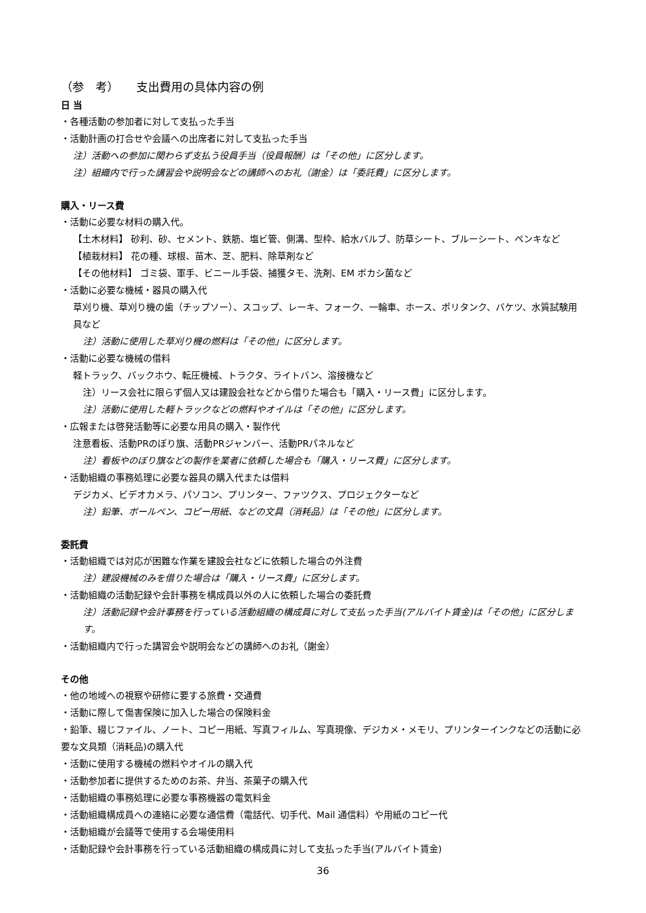（参　考）　　支出費用の具体内容の例
日 当
・各種活動の参加者に対して支払った手当
・活動計画の打合せや会議への出席者に対して支払った手当
注）活動への参加に関わらず支払う役員手当（役員報酬）は「その他」に区分します。
注）組織内で行った講習会や説明会などの講師へのお礼（謝金）は「委託費」に区分します。
購入・リース費
・活動に必要な材料の購入代。
【土木材料】 砂利、砂、セメント、鉄筋、塩ビ管、側溝、型枠、給水バルブ、防草シート、ブルーシート、ペンキなど
【植栽材料】 花の種、球根、苗木、芝、肥料、除草剤など
【その他材料】 ゴミ袋、軍手、ビニール手袋、捕獲タモ、洗剤、EM ボカシ菌など
・活動に必要な機械・器具の購入代
草刈り機、草刈り機の歯（チップソー）、スコップ、レーキ、フォーク、一輪車、ホース、ポリタンク、バケツ、水質試験用具など
注）活動に使用した草刈り機の燃料は「その他」に区分します。
・活動に必要な機械の借料
軽トラック、バックホウ、転圧機械、トラクタ、ライトバン、溶接機など
注）リース会社に限らず個人又は建設会社などから借りた場合も「購入・リース費」に区分します。
注）活動に使用した軽トラックなどの燃料やオイルは「その他」に区分します。
・広報または啓発活動等に必要な用具の購入・製作代
注意看板、活動PRのぼり旗、活動PRジャンバー、活動PRパネルなど
注）看板やのぼり旗などの製作を業者に依頼した場合も「購入・リース費」に区分します。
・活動組織の事務処理に必要な器具の購入代または借料
デジカメ、ビデオカメラ、パソコン、プリンター、ファツクス、プロジェクターなど
注）鉛筆、ボールペン、コピー用紙、などの文具（消耗品）は「その他」に区分します。
委託費
・活動組織では対応が困難な作業を建設会社などに依頼した場合の外注費
注）建設機械のみを借りた場合は「購入・リース費」に区分します。
・活動組織の活動記録や会計事務を構成員以外の人に依頼した場合の委託費
注）活動記録や会計事務を行っている活動組織の構成員に対して支払った手当(アルバイト賃金)は「その他」に区分します。
・活動組織内で行った講習会や説明会などの講師へのお礼（謝金）
その他
・他の地域への視察や研修に要する旅費・交通費
・活動に際して傷害保険に加入した場合の保険料金
・鉛筆、綴じファイル、ノート、コピー用紙、写真フィルム、写真現像、デジカメ・メモリ、プリンターインクなどの活動に必要な文具類（消耗品)の購入代
・活動に使用する機械の燃料やオイルの購入代
・活動参加者に提供するためのお茶、弁当、茶菓子の購入代
・活動組織の事務処理に必要な事務機器の電気料金
・活動組織構成員への連絡に必要な通信費（電話代、切手代、Mail 通信料）や用紙のコピー代
・活動組織が会議等で使用する会場使用料
・活動記録や会計事務を行っている活動組織の構成員に対して支払った手当(アルバイト賃金)
36